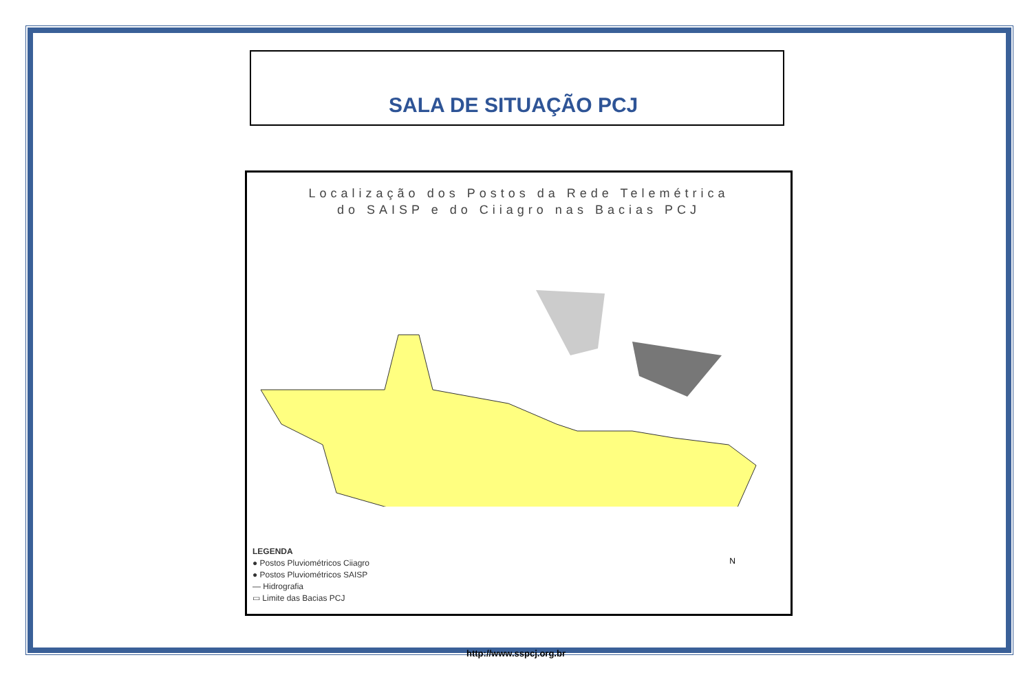SALA DE SITUAÇÃO PCJ
Localização dos Postos da Rede Telemétrica
do SAISP e do Ciiagro nas Bacias PCJ
LEGENDA
● Postos Pluviométricos Ciiagro
● Postos Pluviométricos SAISP
— Hidrografia
▭ Limite das Bacias PCJ
N
http://www.sspcj.org.br